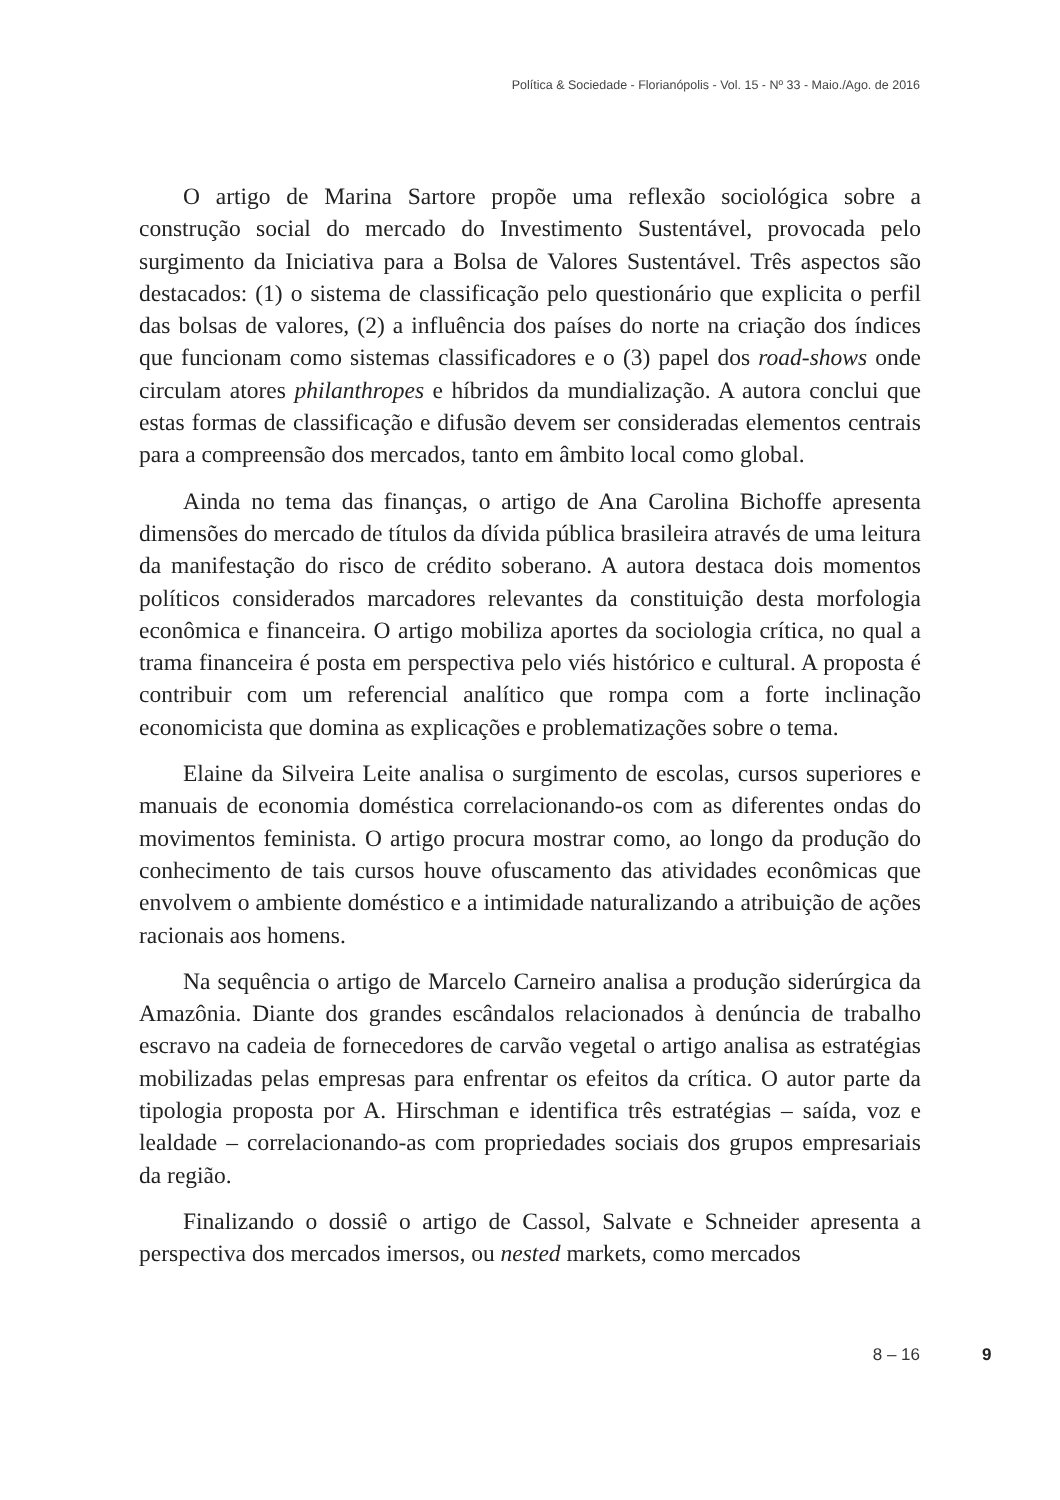Política & Sociedade - Florianópolis - Vol. 15 - Nº 33 - Maio./Ago. de 2016
O artigo de Marina Sartore propõe uma reflexão sociológica sobre a construção social do mercado do Investimento Sustentável, provocada pelo surgimento da Iniciativa para a Bolsa de Valores Sustentável. Três aspectos são destacados: (1) o sistema de classificação pelo questionário que explicita o perfil das bolsas de valores, (2) a influência dos países do norte na criação dos índices que funcionam como sistemas classificadores e o (3) papel dos road-shows onde circulam atores philanthropes e híbridos da mundialização. A autora conclui que estas formas de classificação e difusão devem ser consideradas elementos centrais para a compreensão dos mercados, tanto em âmbito local como global.
Ainda no tema das finanças, o artigo de Ana Carolina Bichoffe apresenta dimensões do mercado de títulos da dívida pública brasileira através de uma leitura da manifestação do risco de crédito soberano. A autora destaca dois momentos políticos considerados marcadores relevantes da constituição desta morfologia econômica e financeira. O artigo mobiliza aportes da sociologia crítica, no qual a trama financeira é posta em perspectiva pelo viés histórico e cultural. A proposta é contribuir com um referencial analítico que rompa com a forte inclinação economicista que domina as explicações e problematizações sobre o tema.
Elaine da Silveira Leite analisa o surgimento de escolas, cursos superiores e manuais de economia doméstica correlacionando-os com as diferentes ondas do movimentos feminista. O artigo procura mostrar como, ao longo da produção do conhecimento de tais cursos houve ofuscamento das atividades econômicas que envolvem o ambiente doméstico e a intimidade naturalizando a atribuição de ações racionais aos homens.
Na sequência o artigo de Marcelo Carneiro analisa a produção siderúrgica da Amazônia. Diante dos grandes escândalos relacionados à denúncia de trabalho escravo na cadeia de fornecedores de carvão vegetal o artigo analisa as estratégias mobilizadas pelas empresas para enfrentar os efeitos da crítica. O autor parte da tipologia proposta por A. Hirschman e identifica três estratégias – saída, voz e lealdade – correlacionando-as com propriedades sociais dos grupos empresariais da região.
Finalizando o dossiê o artigo de Cassol, Salvate e Schneider apresenta a perspectiva dos mercados imersos, ou nested markets, como mercados
8 – 16 9